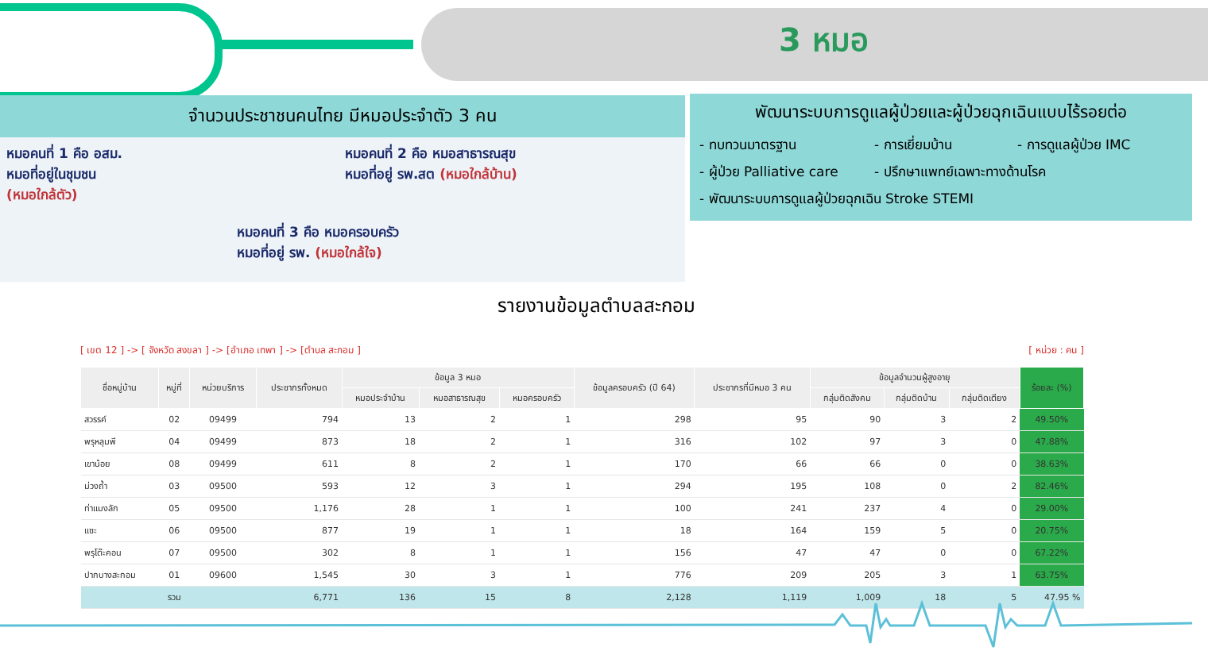3 หมอ
จำนวนประชาชนคนไทย มีหมอประจำตัว 3 คน
หมอคนที่ 1 คือ อสม.
หมอที่อยู่ในชุมชน
(หมอใกล้ตัว)
หมอคนที่ 2 คือ หมอสาธารณสุข
หมอที่อยู่ รพ.สต (หมอใกล้บ้าน)
หมอคนที่ 3 คือ หมอครอบครัว
หมอที่อยู่ รพ. (หมอใกล้ใจ)
พัฒนาระบบการดูแลผู้ป่วยและผู้ป่วยฉุกเฉินแบบไร้รอยต่อ
- ทบทวนมาตรฐาน - การเยี่ยมบ้าน - การดูแลผู้ป่วย IMC - ผู้ป่วย Palliative care - ปรึกษาแพทย์เฉพาะทางด้านโรค - พัฒนาระบบการดูแลผู้ป่วยฉุกเฉิน Stroke STEMI
รายงานข้อมูลตำบลสะกอม
[ เขต 12 ] -> [ จังหวัด สงขลา ] -> [อำเภอ เทพา ] -> [ตำบล สะกอม ] [ หน่วย : คน ]
| ชื่อหมู่บ้าน | หมู่ที่ | หน่วยบริการ | ประชากรทั้งหมด | ข้อมูล 3 หมอ | | | ข้อมูลครอบครัว (ปี 64) | ประชากรที่มีหมอ 3 คน | ข้อมูลจำนวนผู้สูงอายุ | | | ร้อยละ (%) |
| --- | --- | --- | --- | --- | --- | --- | --- | --- | --- | --- | --- | --- |
| | | | | หมอประจำบ้าน | หมอสาธารณสุข | หมอครอบครัว | | | กลุ่มติดสังคม | กลุ่มติดบ้าน | กลุ่มติดเตียง | |
| สวรรค์ | 02 | 09499 | 794 | 13 | 2 | 1 | 298 | 95 | 90 | 3 | 2 | 49.50% |
| พรุหลุมพี | 04 | 09499 | 873 | 18 | 2 | 1 | 316 | 102 | 97 | 3 | 0 | 47.88% |
| เขาน้อย | 08 | 09499 | 611 | 8 | 2 | 1 | 170 | 66 | 66 | 0 | 0 | 38.63% |
| ม่วงถ้ำ | 03 | 09500 | 593 | 12 | 3 | 1 | 294 | 195 | 108 | 0 | 2 | 82.46% |
| ท่าแมงลัก | 05 | 09500 | 1,176 | 28 | 1 | 1 | 100 | 241 | 237 | 4 | 0 | 29.00% |
| แซะ | 06 | 09500 | 877 | 19 | 1 | 1 | 18 | 164 | 159 | 5 | 0 | 20.75% |
| พรุโต๊ะคอน | 07 | 09500 | 302 | 8 | 1 | 1 | 156 | 47 | 47 | 0 | 0 | 67.22% |
| ปากบางสะกอม | 01 | 09600 | 1,545 | 30 | 3 | 1 | 776 | 209 | 205 | 3 | 1 | 63.75% |
| | รวม | | 6,771 | 136 | 15 | 8 | 2,128 | 1,119 | 1,009 | 18 | 5 | 47.95 % |